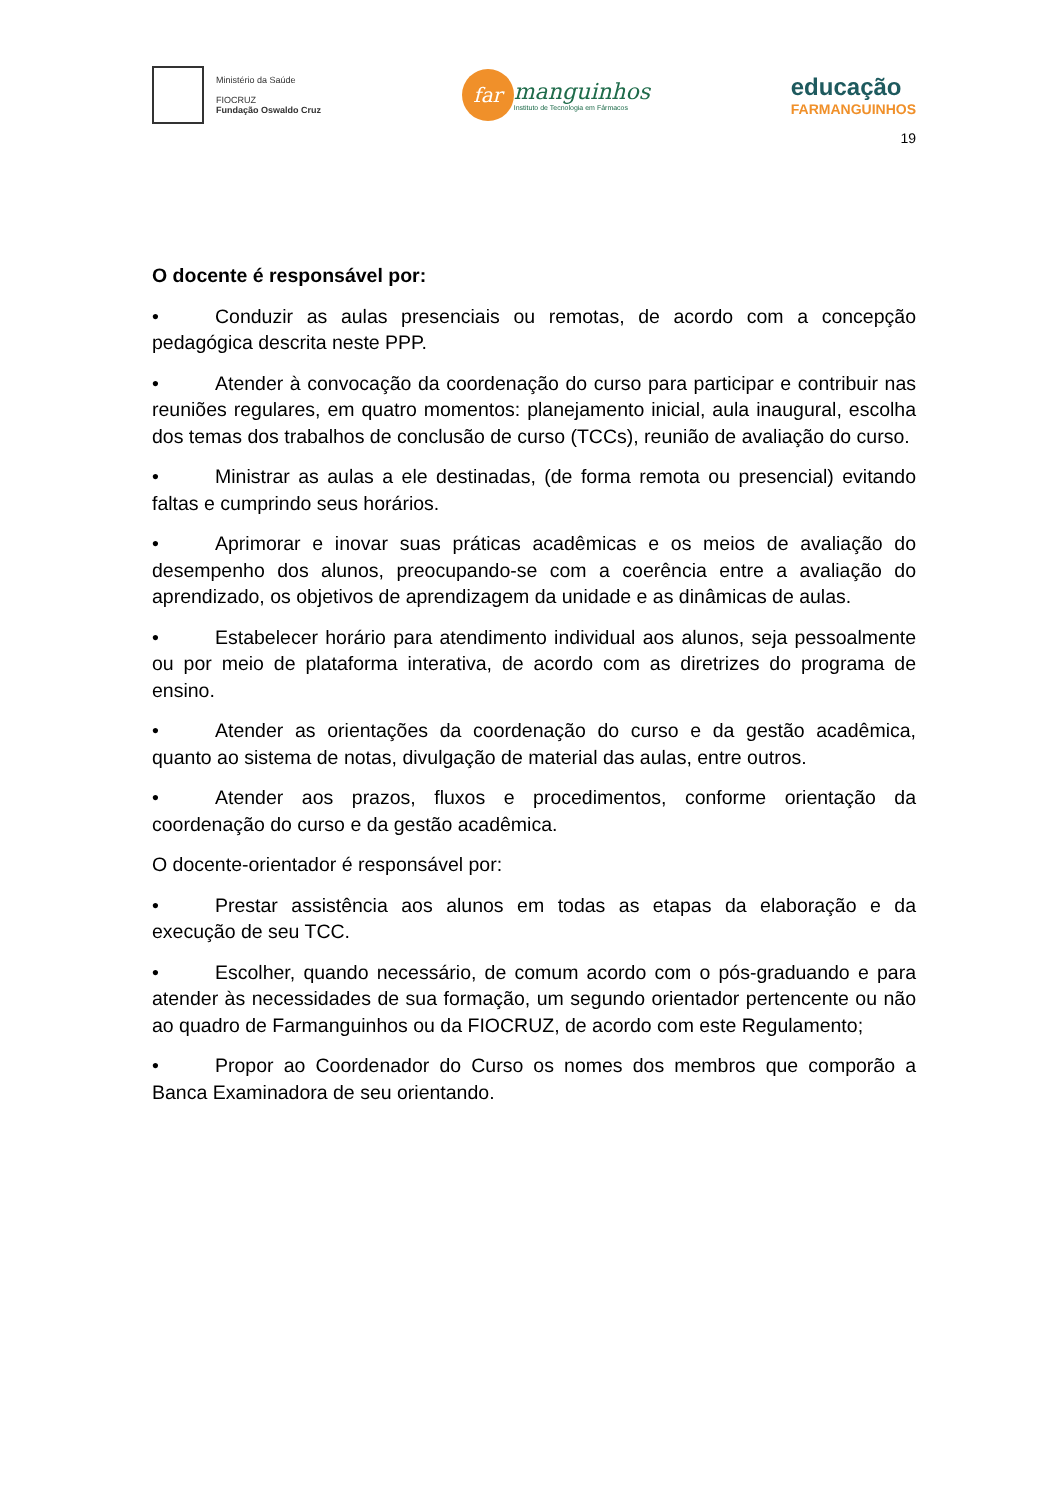Ministério da Saúde
FIOCRUZ
Fundação Oswaldo Cruz
far
manguinhos
Instituto de Tecnologia em Fármacos
educação
FARMANGUINHOS
19
O docente é responsável por:
• Conduzir as aulas presenciais ou remotas, de acordo com a concepção pedagógica descrita neste PPP.
• Atender à convocação da coordenação do curso para participar e contribuir nas reuniões regulares, em quatro momentos: planejamento inicial, aula inaugural, escolha dos temas dos trabalhos de conclusão de curso (TCCs), reunião de avaliação do curso.
• Ministrar as aulas a ele destinadas, (de forma remota ou presencial) evitando faltas e cumprindo seus horários.
• Aprimorar e inovar suas práticas acadêmicas e os meios de avaliação do desempenho dos alunos, preocupando-se com a coerência entre a avaliação do aprendizado, os objetivos de aprendizagem da unidade e as dinâmicas de aulas.
• Estabelecer horário para atendimento individual aos alunos, seja pessoalmente ou por meio de plataforma interativa, de acordo com as diretrizes do programa de ensino.
• Atender as orientações da coordenação do curso e da gestão acadêmica, quanto ao sistema de notas, divulgação de material das aulas, entre outros.
• Atender aos prazos, fluxos e procedimentos, conforme orientação da coordenação do curso e da gestão acadêmica.
O docente-orientador é responsável por:
• Prestar assistência aos alunos em todas as etapas da elaboração e da execução de seu TCC.
• Escolher, quando necessário, de comum acordo com o pós-graduando e para atender às necessidades de sua formação, um segundo orientador pertencente ou não ao quadro de Farmanguinhos ou da FIOCRUZ, de acordo com este Regulamento;
• Propor ao Coordenador do Curso os nomes dos membros que comporão a Banca Examinadora de seu orientando.